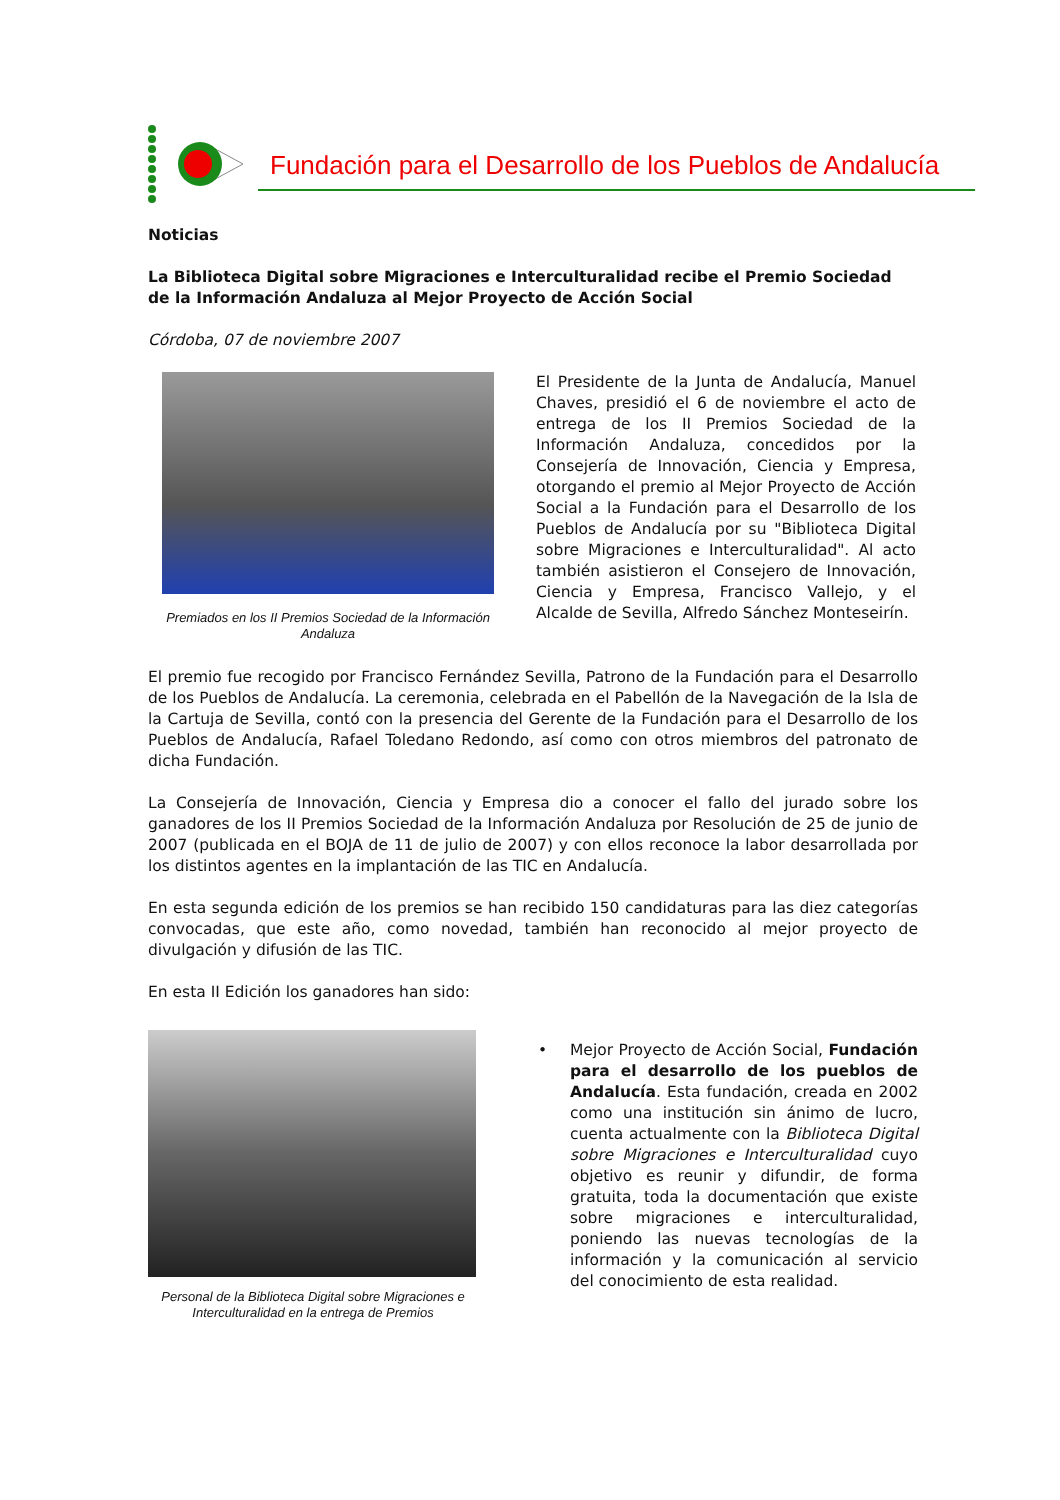Fundación para el Desarrollo de los Pueblos de Andalucía
Noticias
La Biblioteca Digital sobre Migraciones e Interculturalidad recibe el Premio Sociedad de la Información Andaluza al Mejor Proyecto de Acción Social
Córdoba, 07 de noviembre 2007
Premiados en los II Premios Sociedad de la Información Andaluza
El Presidente de la Junta de Andalucía, Manuel Chaves, presidió el 6 de noviembre el acto de entrega de los II Premios Sociedad de la Información Andaluza, concedidos por la Consejería de Innovación, Ciencia y Empresa, otorgando el premio al Mejor Proyecto de Acción Social a la Fundación para el Desarrollo de los Pueblos de Andalucía por su "Biblioteca Digital sobre Migraciones e Interculturalidad". Al acto también asistieron el Consejero de Innovación, Ciencia y Empresa, Francisco Vallejo, y el Alcalde de Sevilla, Alfredo Sánchez Monteseirín.
El premio fue recogido por Francisco Fernández Sevilla, Patrono de la Fundación para el Desarrollo de los Pueblos de Andalucía. La ceremonia, celebrada en el Pabellón de la Navegación de la Isla de la Cartuja de Sevilla, contó con la presencia del Gerente de la Fundación para el Desarrollo de los Pueblos de Andalucía, Rafael Toledano Redondo, así como con otros miembros del patronato de dicha Fundación.
La Consejería de Innovación, Ciencia y Empresa dio a conocer el fallo del jurado sobre los ganadores de los II Premios Sociedad de la Información Andaluza por Resolución de 25 de junio de 2007 (publicada en el BOJA de 11 de julio de 2007) y con ellos reconoce la labor desarrollada por los distintos agentes en la implantación de las TIC en Andalucía.
En esta segunda edición de los premios se han recibido 150 candidaturas para las diez categorías convocadas, que este año, como novedad, también han reconocido al mejor proyecto de divulgación y difusión de las TIC.
En esta II Edición los ganadores han sido:
Personal de la Biblioteca Digital sobre Migraciones e Interculturalidad en la entrega de Premios
• Mejor Proyecto de Acción Social, Fundación para el desarrollo de los pueblos de Andalucía. Esta fundación, creada en 2002 como una institución sin ánimo de lucro, cuenta actualmente con la Biblioteca Digital sobre Migraciones e Interculturalidad cuyo objetivo es reunir y difundir, de forma gratuita, toda la documentación que existe sobre migraciones e interculturalidad, poniendo las nuevas tecnologías de la información y la comunicación al servicio del conocimiento de esta realidad.